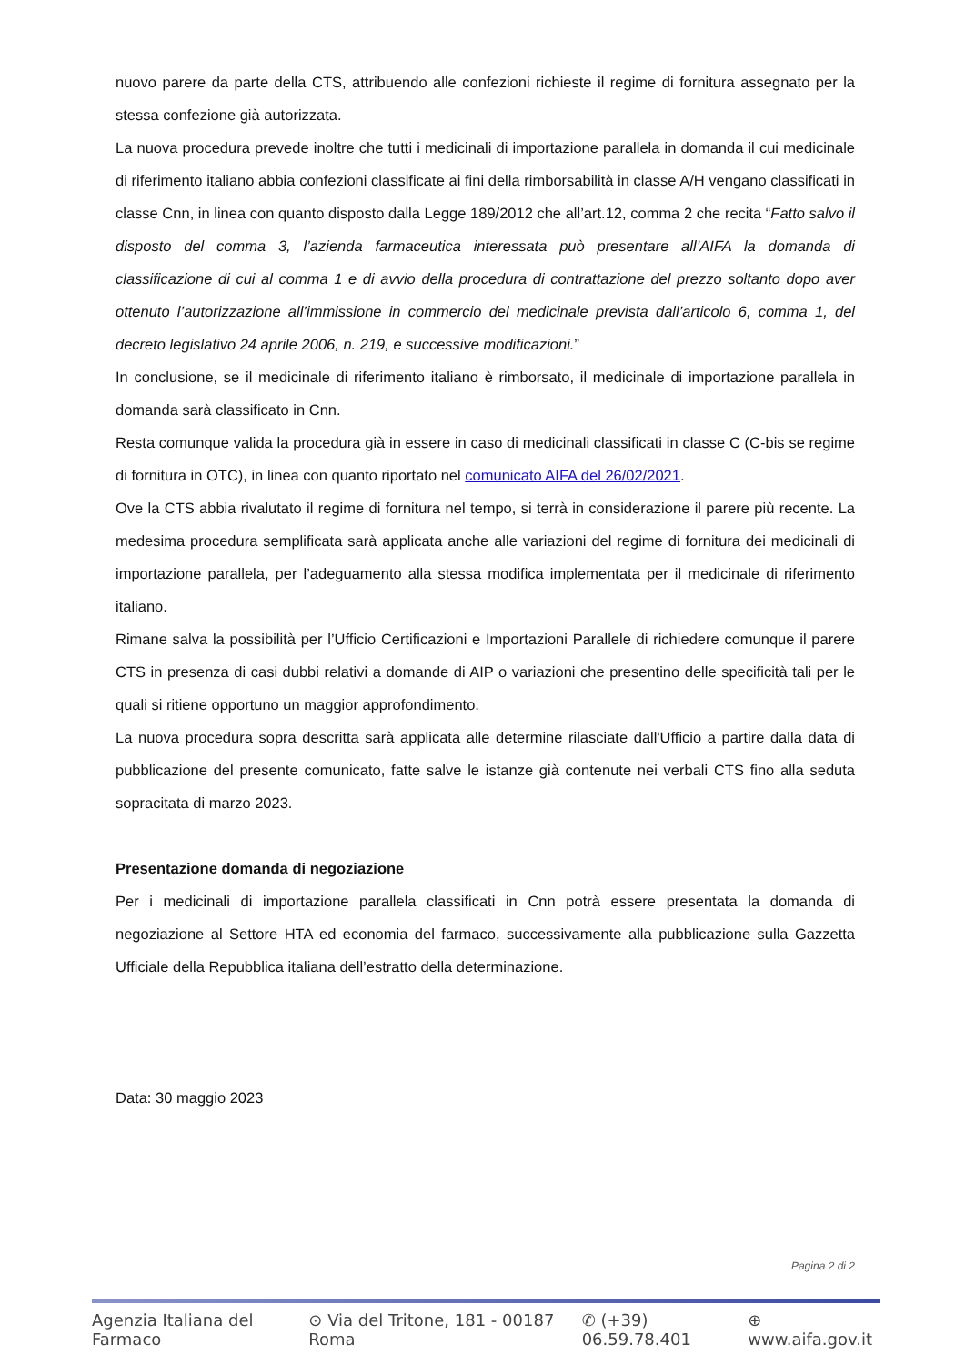nuovo parere da parte della CTS, attribuendo alle confezioni richieste il regime di fornitura assegnato per la stessa confezione già autorizzata.
La nuova procedura prevede inoltre che tutti i medicinali di importazione parallela in domanda il cui medicinale di riferimento italiano abbia confezioni classificate ai fini della rimborsabilità in classe A/H vengano classificati in classe Cnn, in linea con quanto disposto dalla Legge 189/2012 che all’art.12, comma 2 che recita “Fatto salvo il disposto del comma 3, l’azienda farmaceutica interessata può presentare all’AIFA la domanda di classificazione di cui al comma 1 e di avvio della procedura di contrattazione del prezzo soltanto dopo aver ottenuto l’autorizzazione all’immissione in commercio del medicinale prevista dall’articolo 6, comma 1, del decreto legislativo 24 aprile 2006, n. 219, e successive modificazioni.”
In conclusione, se il medicinale di riferimento italiano è rimborsato, il medicinale di importazione parallela in domanda sarà classificato in Cnn.
Resta comunque valida la procedura già in essere in caso di medicinali classificati in classe C (C-bis se regime di fornitura in OTC), in linea con quanto riportato nel comunicato AIFA del 26/02/2021.
Ove la CTS abbia rivalutato il regime di fornitura nel tempo, si terrà in considerazione il parere più recente. La medesima procedura semplificata sarà applicata anche alle variazioni del regime di fornitura dei medicinali di importazione parallela, per l’adeguamento alla stessa modifica implementata per il medicinale di riferimento italiano.
Rimane salva la possibilità per l’Ufficio Certificazioni e Importazioni Parallele di richiedere comunque il parere CTS in presenza di casi dubbi relativi a domande di AIP o variazioni che presentino delle specificità tali per le quali si ritiene opportuno un maggior approfondimento.
La nuova procedura sopra descritta sarà applicata alle determine rilasciate dall'Ufficio a partire dalla data di pubblicazione del presente comunicato, fatte salve le istanze già contenute nei verbali CTS fino alla seduta sopracitata di marzo 2023.
Presentazione domanda di negoziazione
Per i medicinali di importazione parallela classificati in Cnn potrà essere presentata la domanda di negoziazione al Settore HTA ed economia del farmaco, successivamente alla pubblicazione sulla Gazzetta Ufficiale della Repubblica italiana dell’estratto della determinazione.
Data: 30 maggio 2023
Pagina 2 di 2
Agenzia Italiana del Farmaco ⊙ Via del Tritone, 181 - 00187 Roma ✆ (+39) 06.59.78.401 ⊕ www.aifa.gov.it